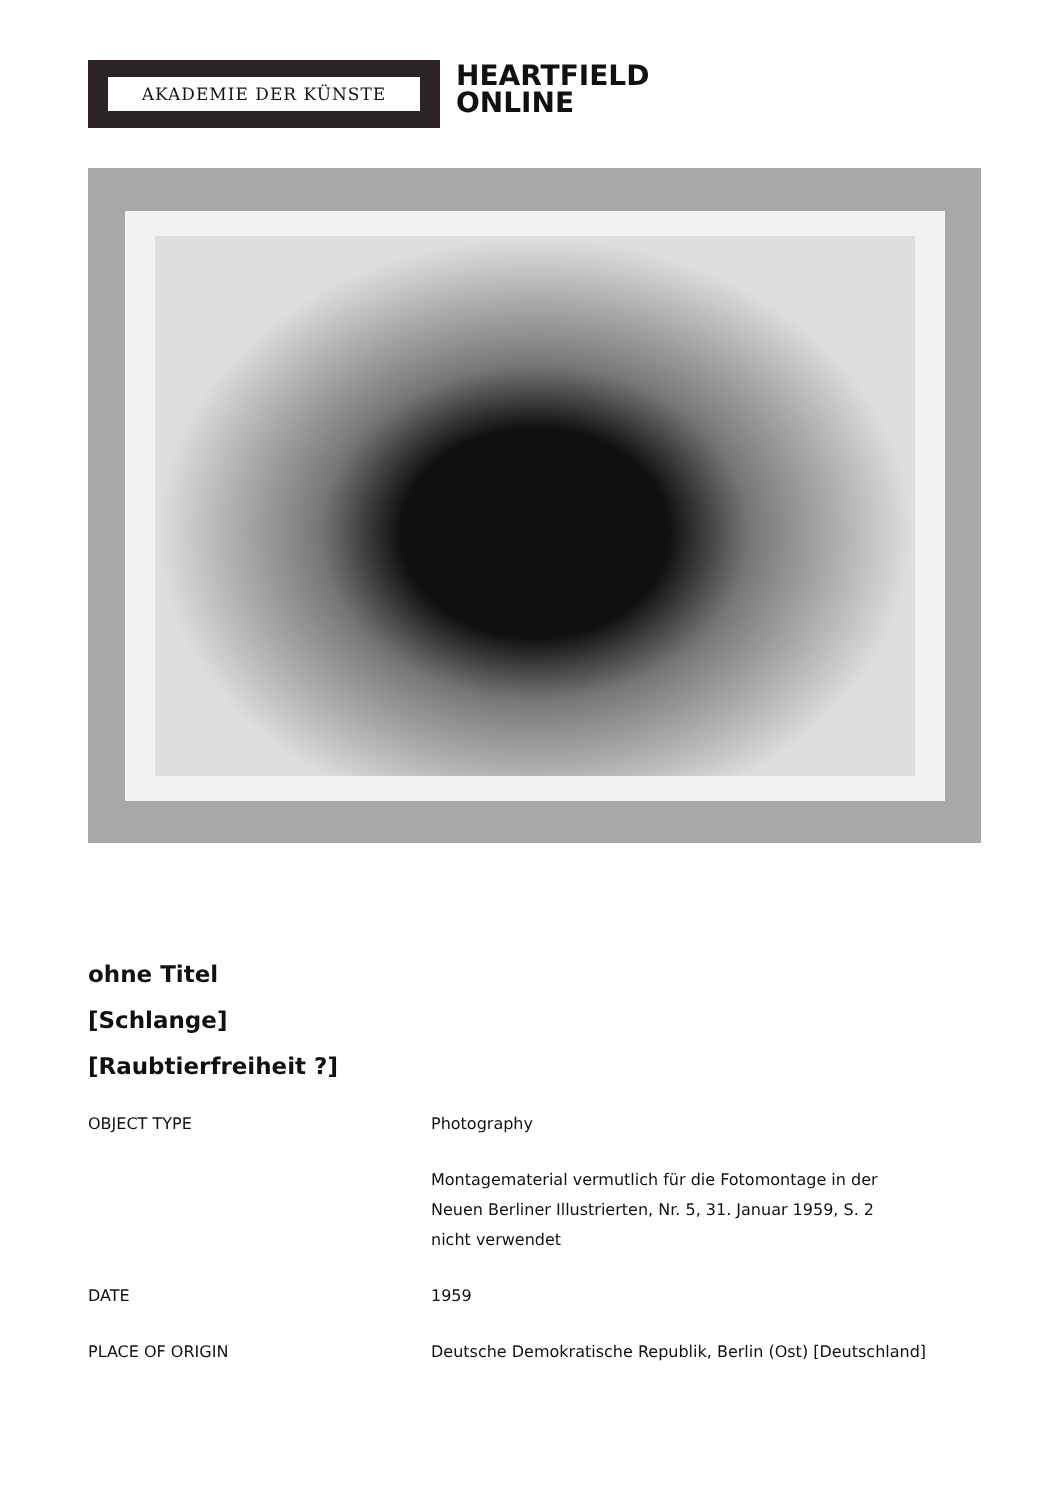AKADEMIE DER KÜNSTE
HEARTFIELD
ONLINE
ohne Titel
[Schlange]
[Raubtierfreiheit ?]
| OBJECT TYPE | Photography |
| | Montagematerial vermutlich für die Fotomontage in der Neuen Berliner Illustrierten, Nr. 5, 31. Januar 1959, S. 2 nicht verwendet |
| DATE | 1959 |
| PLACE OF ORIGIN | Deutsche Demokratische Republik, Berlin (Ost) [Deutschland] |